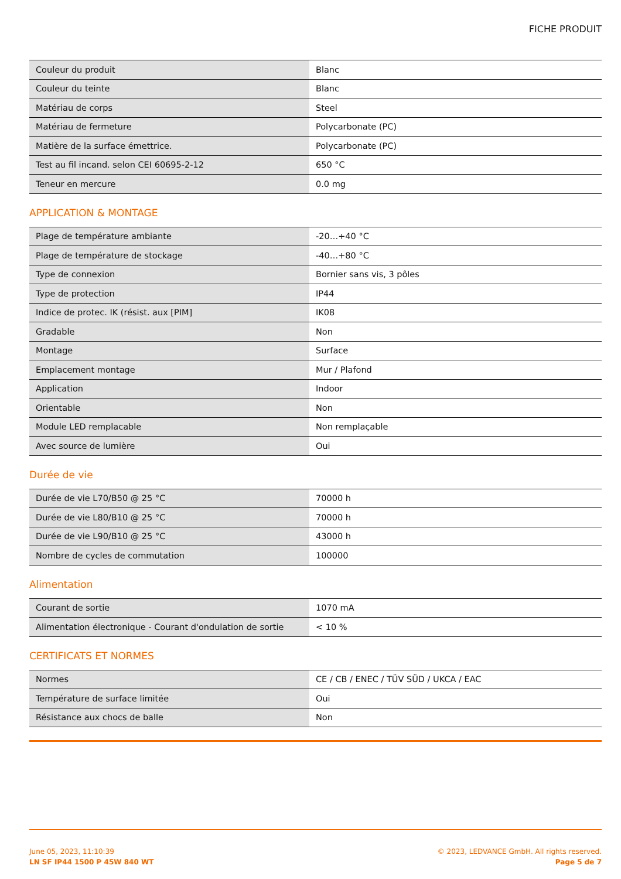FICHE PRODUIT
| Couleur du produit | Blanc |
| Couleur du teinte | Blanc |
| Matériau de corps | Steel |
| Matériau de fermeture | Polycarbonate (PC) |
| Matière de la surface émettrice. | Polycarbonate (PC) |
| Test au fil incand. selon CEI 60695-2-12 | 650 °C |
| Teneur en mercure | 0.0 mg |
APPLICATION & MONTAGE
| Plage de température ambiante | -20…+40 °C |
| Plage de température de stockage | -40…+80 °C |
| Type de connexion | Bornier sans vis, 3 pôles |
| Type de protection | IP44 |
| Indice de protec. IK (résist. aux [PIM] | IK08 |
| Gradable | Non |
| Montage | Surface |
| Emplacement montage | Mur / Plafond |
| Application | Indoor |
| Orientable | Non |
| Module LED remplacable | Non remplaçable |
| Avec source de lumière | Oui |
Durée de vie
| Durée de vie L70/B50 @ 25 °C | 70000 h |
| Durée de vie L80/B10 @ 25 °C | 70000 h |
| Durée de vie L90/B10 @ 25 °C | 43000 h |
| Nombre de cycles de commutation | 100000 |
Alimentation
| Courant de sortie | 1070 mA |
| Alimentation électronique - Courant d'ondulation de sortie | < 10 % |
CERTIFICATS ET NORMES
| Normes | CE / CB / ENEC / TÜV SÜD / UKCA / EAC |
| Température de surface limitée | Oui |
| Résistance aux chocs de balle | Non |
June 05, 2023, 11:10:39
LN SF IP44 1500 P 45W 840 WT
© 2023, LEDVANCE GmbH. All rights reserved.
Page 5 de 7